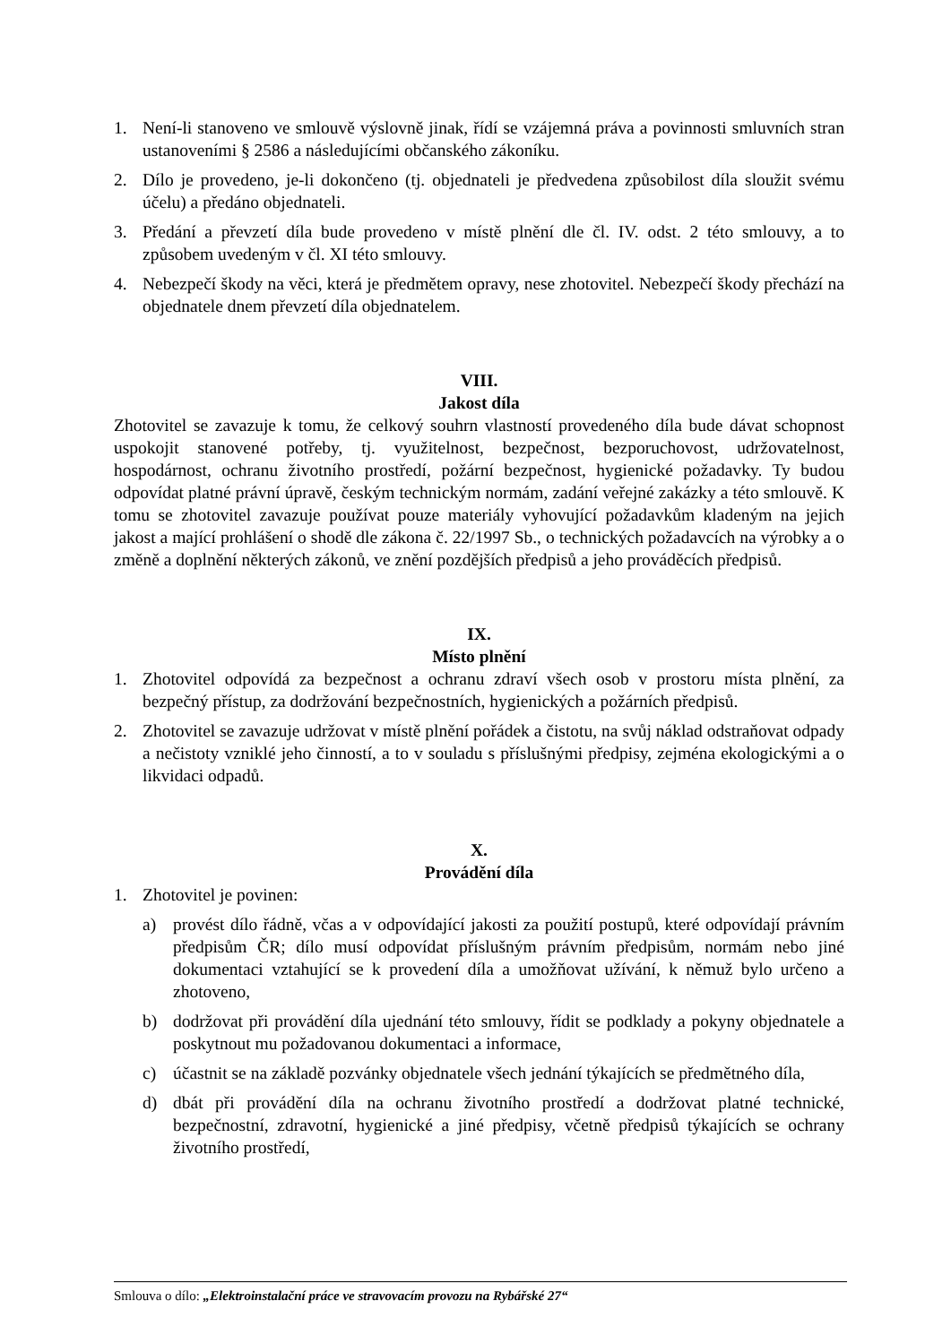1. Není-li stanoveno ve smlouvě výslovně jinak, řídí se vzájemná práva a povinnosti smluvních stran ustanoveními § 2586 a následujícími občanského zákoníku.
2. Dílo je provedeno, je-li dokončeno (tj. objednateli je předvedena způsobilost díla sloužit svému účelu) a předáno objednateli.
3. Předání a převzetí díla bude provedeno v místě plnění dle čl. IV. odst. 2 této smlouvy, a to způsobem uvedeným v čl. XI této smlouvy.
4. Nebezpečí škody na věci, která je předmětem opravy, nese zhotovitel. Nebezpečí škody přechází na objednatele dnem převzetí díla objednatelem.
VIII.
Jakost díla
Zhotovitel se zavazuje k tomu, že celkový souhrn vlastností provedeného díla bude dávat schopnost uspokojit stanovené potřeby, tj. využitelnost, bezpečnost, bezporuchovost, udržovatelnost, hospodárnost, ochranu životního prostředí, požární bezpečnost, hygienické požadavky. Ty budou odpovídat platné právní úpravě, českým technickým normám, zadání veřejné zakázky a této smlouvě. K tomu se zhotovitel zavazuje používat pouze materiály vyhovující požadavkům kladeným na jejich jakost a mající prohlášení o shodě dle zákona č. 22/1997 Sb., o technických požadavcích na výrobky a o změně a doplnění některých zákonů, ve znění pozdějších předpisů a jeho prováděcích předpisů.
IX.
Místo plnění
1. Zhotovitel odpovídá za bezpečnost a ochranu zdraví všech osob v prostoru místa plnění, za bezpečný přístup, za dodržování bezpečnostních, hygienických a požárních předpisů.
2. Zhotovitel se zavazuje udržovat v místě plnění pořádek a čistotu, na svůj náklad odstraňovat odpady a nečistoty vzniklé jeho činností, a to v souladu s příslušnými předpisy, zejména ekologickými a o likvidaci odpadů.
X.
Provádění díla
1. Zhotovitel je povinen:
a) provést dílo řádně, včas a v odpovídající jakosti za použití postupů, které odpovídají právním předpisům ČR; dílo musí odpovídat příslušným právním předpisům, normám nebo jiné dokumentaci vztahující se k provedení díla a umožňovat užívání, k němuž bylo určeno a zhotoveno,
b) dodržovat při provádění díla ujednání této smlouvy, řídit se podklady a pokyny objednatele a poskytnout mu požadovanou dokumentaci a informace,
c) účastnit se na základě pozvánky objednatele všech jednání týkajících se předmětného díla,
d) dbát při provádění díla na ochranu životního prostředí a dodržovat platné technické, bezpečnostní, zdravotní, hygienické a jiné předpisy, včetně předpisů týkajících se ochrany životního prostředí,
Smlouva o dílo: „Elektroinstalační práce ve stravovacím provozu na Rybářské 27“